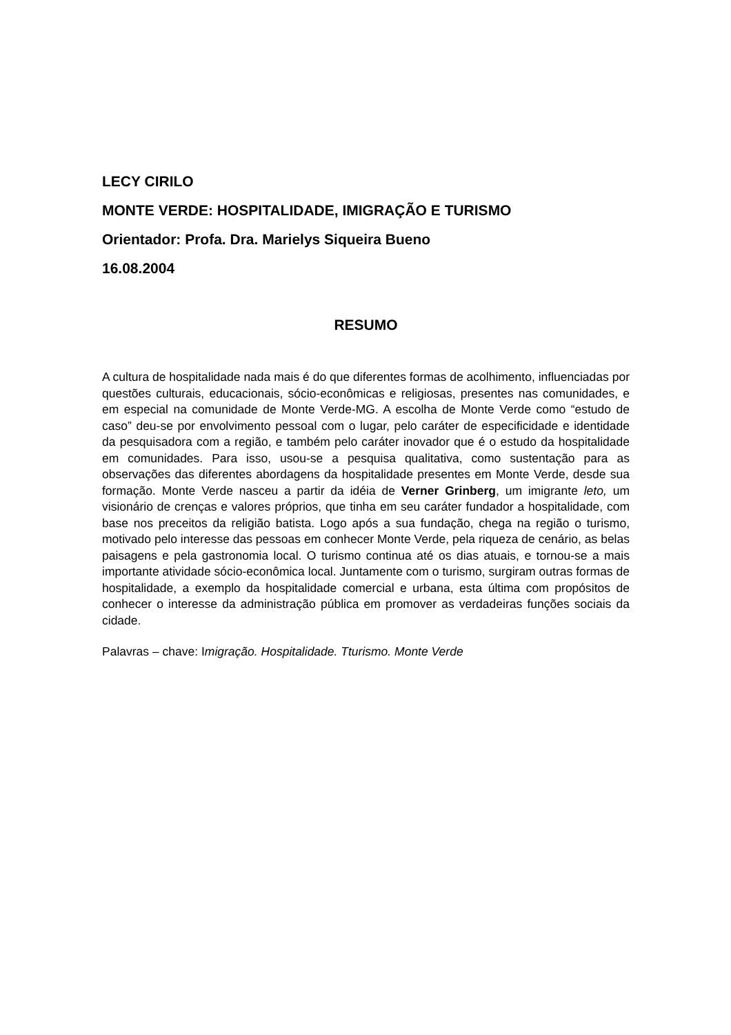LECY CIRILO
MONTE VERDE: HOSPITALIDADE, IMIGRAÇÃO E TURISMO
Orientador: Profa. Dra. Marielys Siqueira Bueno
16.08.2004
RESUMO
A cultura de hospitalidade nada mais é do que diferentes formas de acolhimento, influenciadas por questões culturais, educacionais, sócio-econômicas e religiosas, presentes nas comunidades, e em especial na comunidade de Monte Verde-MG. A escolha de Monte Verde como “estudo de caso” deu-se por envolvimento pessoal com o lugar, pelo caráter de especificidade e identidade da pesquisadora com a região, e também pelo caráter inovador que é o estudo da hospitalidade em comunidades. Para isso, usou-se a pesquisa qualitativa, como sustentação para as observações das diferentes abordagens da hospitalidade presentes em Monte Verde, desde sua formação. Monte Verde nasceu a partir da idéia de Verner Grinberg, um imigrante leto, um visionário de crenças e valores próprios, que tinha em seu caráter fundador a hospitalidade, com base nos preceitos da religião batista. Logo após a sua fundação, chega na região o turismo, motivado pelo interesse das pessoas em conhecer Monte Verde, pela riqueza de cenário, as belas paisagens e pela gastronomia local. O turismo continua até os dias atuais, e tornou-se a mais importante atividade sócio-econômica local. Juntamente com o turismo, surgiram outras formas de hospitalidade, a exemplo da hospitalidade comercial e urbana, esta última com propósitos de conhecer o interesse da administração pública em promover as verdadeiras funções sociais da cidade.
Palavras – chave: Imigração. Hospitalidade. Tturismo. Monte Verde